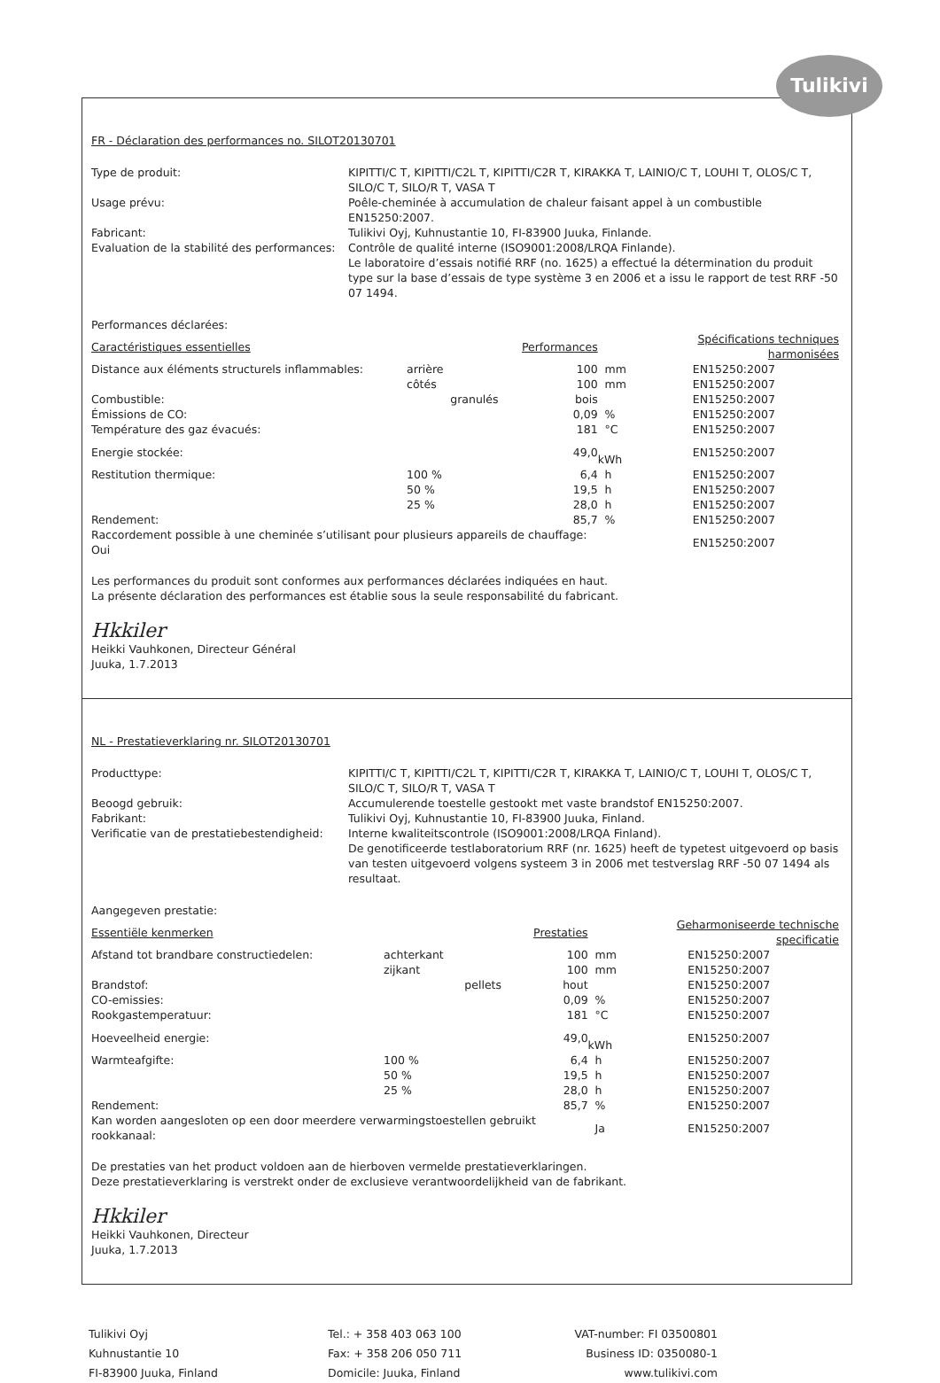Tulikivi
FR - Déclaration des performances no. SILOT20130701
Type de produit:
KIPITTI/C T, KIPITTI/C2L T, KIPITTI/C2R T, KIRAKKA T, LAINIO/C T, LOUHI T, OLOS/C T, SILO/C T, SILO/R T, VASA T
Usage prévu:
Poêle-cheminée à accumulation de chaleur faisant appel à un combustible EN15250:2007.
Fabricant:
Tulikivi Oyj, Kuhnustantie 10, FI-83900 Juuka, Finlande.
Evaluation de la stabilité des performances:
Contrôle de qualité interne (ISO9001:2008/LRQA Finlande).
Le laboratoire d’essais notifié RRF (no. 1625) a effectué la détermination du produit type sur la base d’essais de type système 3 en 2006 et a issu le rapport de test RRF -50 07 1494.
Performances déclarées:
| Caractéristiques essentielles | | | Performances | | Spécifications techniques harmonisées |
| --- | --- | --- | --- | --- | --- |
| Distance aux éléments structurels inflammables: | arrière | | 100 | mm | EN15250:2007 |
| | côtés | | 100 | mm | EN15250:2007 |
| Combustible: | | granulés | bois | | EN15250:2007 |
| Émissions de CO: | | | 0,09 | % | EN15250:2007 |
| Température des gaz évacués: | | | 181 | °C | EN15250:2007 |
| Energie stockée: | | | 49,0 | kWh | EN15250:2007 |
| Restitution thermique: | 100 % | | 6,4 | h | EN15250:2007 |
| | 50 % | | 19,5 | h | EN15250:2007 |
| | 25 % | | 28,0 | h | EN15250:2007 |
| Rendement: | | | 85,7 | % | EN15250:2007 |
| Raccordement possible à une cheminée s’utilisant pour plusieurs appareils de chauffage: Oui | | | | | EN15250:2007 |
Les performances du produit sont conformes aux performances déclarées indiquées en haut.
La présente déclaration des performances est établie sous la seule responsabilité du fabricant.
Hkkiler
Heikki Vauhkonen, Directeur Général
Juuka, 1.7.2013
NL - Prestatieverklaring nr. SILOT20130701
Producttype:
KIPITTI/C T, KIPITTI/C2L T, KIPITTI/C2R T, KIRAKKA T, LAINIO/C T, LOUHI T, OLOS/C T, SILO/C T, SILO/R T, VASA T
Beoogd gebruik:
Accumulerende toestelle gestookt met vaste brandstof EN15250:2007.
Fabrikant:
Tulikivi Oyj, Kuhnustantie 10, FI-83900 Juuka, Finland.
Verificatie van de prestatiebestendigheid:
Interne kwaliteitscontrole (ISO9001:2008/LRQA Finland).
De genotificeerde testlaboratorium RRF (nr. 1625) heeft de typetest uitgevoerd op basis van testen uitgevoerd volgens systeem 3 in 2006 met testverslag RRF -50 07 1494 als resultaat.
Aangegeven prestatie:
| Essentiële kenmerken | | | Prestaties | | Geharmoniseerde technische specificatie |
| --- | --- | --- | --- | --- | --- |
| Afstand tot brandbare constructiedelen: | achterkant | | 100 | mm | EN15250:2007 |
| | zijkant | | 100 | mm | EN15250:2007 |
| Brandstof: | | pellets | hout | | EN15250:2007 |
| CO-emissies: | | | 0,09 | % | EN15250:2007 |
| Rookgastemperatuur: | | | 181 | °C | EN15250:2007 |
| Hoeveelheid energie: | | | 49,0 | kWh | EN15250:2007 |
| Warmteafgifte: | 100 % | | 6,4 | h | EN15250:2007 |
| | 50 % | | 19,5 | h | EN15250:2007 |
| | 25 % | | 28,0 | h | EN15250:2007 |
| Rendement: | | | 85,7 | % | EN15250:2007 |
| Kan worden aangesloten op een door meerdere verwarmingstoestellen gebruikt rookkanaal: | | | | Ja | EN15250:2007 |
De prestaties van het product voldoen aan de hierboven vermelde prestatieverklaringen.
Deze prestatieverklaring is verstrekt onder de exclusieve verantwoordelijkheid van de fabrikant.
Hkkiler
Heikki Vauhkonen, Directeur
Juuka, 1.7.2013
Tulikivi Oyj
Kuhnustantie 10
FI-83900 Juuka, Finland
Tel.: + 358 403 063 100
Fax: + 358 206 050 711
Domicile: Juuka, Finland
VAT-number: FI 03500801
Business ID: 0350080-1
www.tulikivi.com